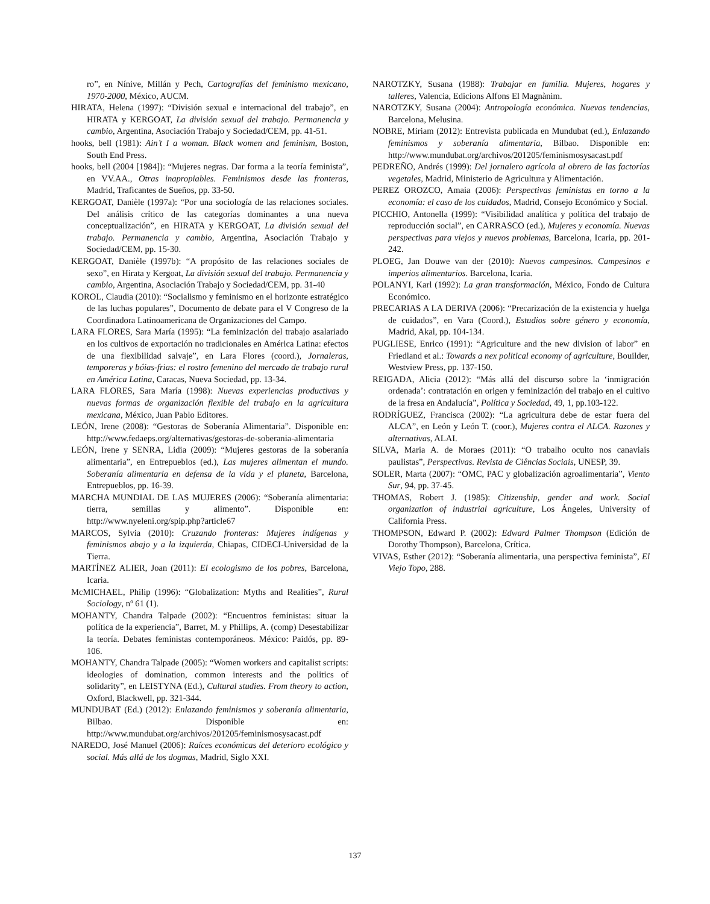ro”, en Nínive, Millán y Pech, Cartografías del feminismo mexicano, 1970-2000, México, AUCM.
HIRATA, Helena (1997): “División sexual e internacional del trabajo”, en HIRATA y KERGOAT, La división sexual del trabajo. Permanencia y cambio, Argentina, Asociación Trabajo y Sociedad/CEM, pp. 41-51.
hooks, bell (1981): Ain’t I a woman. Black women and feminism, Boston, South End Press.
hooks, bell (2004 [1984]): “Mujeres negras. Dar forma a la teoría feminista”, en VV.AA., Otras inapropiables. Feminismos desde las fronteras, Madrid, Traficantes de Sueños, pp. 33-50.
KERGOAT, Danièle (1997a): “Por una sociología de las relaciones sociales. Del análisis crítico de las categorías dominantes a una nueva conceptualización”, en HIRATA y KERGOAT, La división sexual del trabajo. Permanencia y cambio, Argentina, Asociación Trabajo y Sociedad/CEM, pp. 15-30.
KERGOAT, Danièle (1997b): “A propósito de las relaciones sociales de sexo”, en Hirata y Kergoat, La división sexual del trabajo. Permanencia y cambio, Argentina, Asociación Trabajo y Sociedad/CEM, pp. 31-40
KOROL, Claudia (2010): “Socialismo y feminismo en el horizonte estratégico de las luchas populares”, Documento de debate para el V Congreso de la Coordinadora Latinoamericana de Organizaciones del Campo.
LARA FLORES, Sara María (1995): “La feminización del trabajo asalariado en los cultivos de exportación no tradicionales en América Latina: efectos de una flexibilidad salvaje”, en Lara Flores (coord.), Jornaleras, temporeras y bóias-frias: el rostro femenino del mercado de trabajo rural en América Latina, Caracas, Nueva Sociedad, pp. 13-34.
LARA FLORES, Sara María (1998): Nuevas experiencias productivas y nuevas formas de organización flexible del trabajo en la agricultura mexicana, México, Juan Pablo Editores.
LEÓN, Irene (2008): “Gestoras de Soberanía Alimentaria”. Disponible en: http://www.fedaeps.org/alternativas/gestoras-de-soberania-alimentaria
LEÓN, Irene y SENRA, Lidia (2009): “Mujeres gestoras de la soberanía alimentaria”, en Entrepueblos (ed.), Las mujeres alimentan el mundo. Soberanía alimentaria en defensa de la vida y el planeta, Barcelona, Entrepueblos, pp. 16-39.
MARCHA MUNDIAL DE LAS MUJERES (2006): “Soberanía alimentaria: tierra, semillas y alimento”. Disponible en: http://www.nyeleni.org/spip.php?article67
MARCOS, Sylvia (2010): Cruzando fronteras: Mujeres indígenas y feminismos abajo y a la izquierda, Chiapas, CIDECI-Universidad de la Tierra.
MARTÍNEZ ALIER, Joan (2011): El ecologismo de los pobres, Barcelona, Icaria.
McMICHAEL, Philip (1996): “Globalization: Myths and Realities”, Rural Sociology, nº 61 (1).
MOHANTY, Chandra Talpade (2002): “Encuentros feministas: situar la política de la experiencia”, Barret, M. y Phillips, A. (comp) Desestabilizar la teoría. Debates feministas contemporáneos. México: Paidós, pp. 89-106.
MOHANTY, Chandra Talpade (2005): “Women workers and capitalist scripts: ideologies of domination, common interests and the politics of solidarity”, en LEISTYNA (Ed.), Cultural studies. From theory to action, Oxford, Blackwell, pp. 321-344.
MUNDUBAT (Ed.) (2012): Enlazando feminismos y soberanía alimentaria, Bilbao. Disponible en: http://www.mundubat.org/archivos/201205/feminismosysacast.pdf
NAREDO, José Manuel (2006): Raíces económicas del deterioro ecológico y social. Más allá de los dogmas, Madrid, Siglo XXI.
NAROTZKY, Susana (1988): Trabajar en familia. Mujeres, hogares y talleres, Valencia, Edicions Alfons El Magnànim.
NAROTZKY, Susana (2004): Antropología económica. Nuevas tendencias, Barcelona, Melusina.
NOBRE, Miriam (2012): Entrevista publicada en Mundubat (ed.), Enlazando feminismos y soberanía alimentaria, Bilbao. Disponible en: http://www.mundubat.org/archivos/201205/feminismosysacast.pdf
PEDREÑO, Andrés (1999): Del jornalero agrícola al obrero de las factorías vegetales, Madrid, Ministerio de Agricultura y Alimentación.
PEREZ OROZCO, Amaia (2006): Perspectivas feministas en torno a la economía: el caso de los cuidados, Madrid, Consejo Económico y Social.
PICCHIO, Antonella (1999): “Visibilidad analítica y política del trabajo de reproducción social”, en CARRASCO (ed.), Mujeres y economía. Nuevas perspectivas para viejos y nuevos problemas, Barcelona, Icaria, pp. 201-242.
PLOEG, Jan Douwe van der (2010): Nuevos campesinos. Campesinos e imperios alimentarios. Barcelona, Icaria.
POLANYI, Karl (1992): La gran transformación, México, Fondo de Cultura Económico.
PRECARIAS A LA DERIVA (2006): “Precarización de la existencia y huelga de cuidados”, en Vara (Coord.), Estudios sobre género y economía, Madrid, Akal, pp. 104-134.
PUGLIESE, Enrico (1991): “Agriculture and the new division of labor” en Friedland et al.: Towards a nex political economy of agriculture, Bouilder, Westview Press, pp. 137-150.
REIGADA, Alicia (2012): “Más allá del discurso sobre la ‘inmigración ordenada’: contratación en origen y feminización del trabajo en el cultivo de la fresa en Andalucía”, Política y Sociedad, 49, 1, pp.103-122.
RODRÍGUEZ, Francisca (2002): “La agricultura debe de estar fuera del ALCA”, en León y León T. (coor.), Mujeres contra el ALCA. Razones y alternativas, ALAI.
SILVA, Maria A. de Moraes (2011): “O trabalho oculto nos canaviais paulistas”, Perspectivas. Revista de Ciências Sociais, UNESP, 39.
SOLER, Marta (2007): “OMC, PAC y globalización agroalimentaria”, Viento Sur, 94, pp. 37-45.
THOMAS, Robert J. (1985): Citizenship, gender and work. Social organization of industrial agriculture, Los Ángeles, University of California Press.
THOMPSON, Edward P. (2002): Edward Palmer Thompson (Edición de Dorothy Thompson), Barcelona, Crítica.
VIVAS, Esther (2012): “Soberanía alimentaria, una perspectiva feminista”, El Viejo Topo, 288.
137